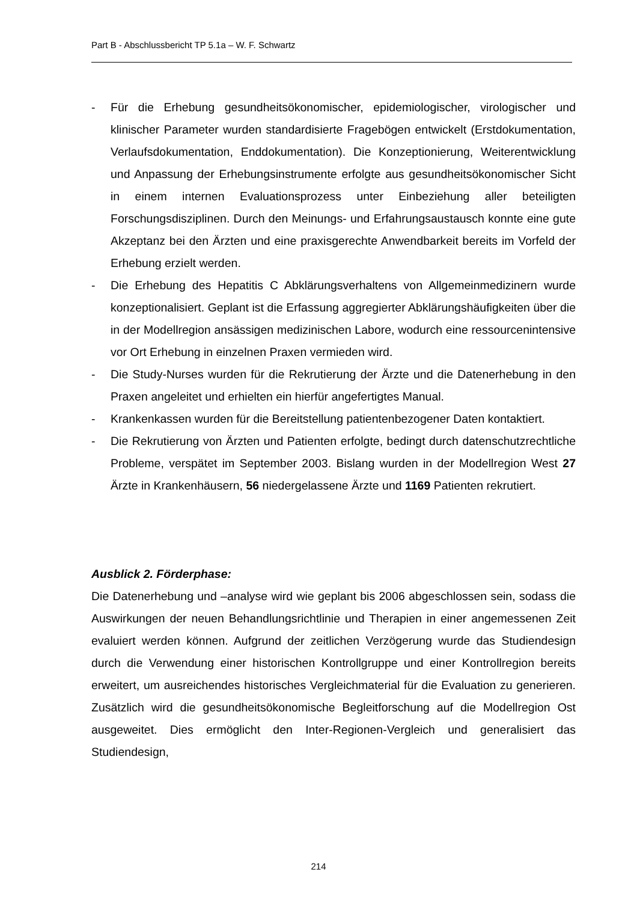Part B - Abschlussbericht TP 5.1a – W. F. Schwartz
- Für die Erhebung gesundheitsökonomischer, epidemiologischer, virologischer und klinischer Parameter wurden standardisierte Fragebögen entwickelt (Erstdokumentation, Verlaufsdokumentation, Enddokumentation). Die Konzeptionierung, Weiterentwicklung und Anpassung der Erhebungsinstrumente erfolgte aus gesundheitsökonomischer Sicht in einem internen Evaluationsprozess unter Einbeziehung aller beteiligten Forschungsdisziplinen. Durch den Meinungs- und Erfahrungsaustausch konnte eine gute Akzeptanz bei den Ärzten und eine praxisgerechte Anwendbarkeit bereits im Vorfeld der Erhebung erzielt werden.
- Die Erhebung des Hepatitis C Abklärungsverhaltens von Allgemeinmedizinern wurde konzeptionalisiert. Geplant ist die Erfassung aggregierter Abklärungshäufigkeiten über die in der Modellregion ansässigen medizinischen Labore, wodurch eine ressourcenintensive vor Ort Erhebung in einzelnen Praxen vermieden wird.
- Die Study-Nurses wurden für die Rekrutierung der Ärzte und die Datenerhebung in den Praxen angeleitet und erhielten ein hierfür angefertigtes Manual.
- Krankenkassen wurden für die Bereitstellung patientenbezogener Daten kontaktiert.
- Die Rekrutierung von Ärzten und Patienten erfolgte, bedingt durch datenschutzrechtliche Probleme, verspätet im September 2003. Bislang wurden in der Modellregion West 27 Ärzte in Krankenhäusern, 56 niedergelassene Ärzte und 1169 Patienten rekrutiert.
Ausblick 2. Förderphase:
Die Datenerhebung und –analyse wird wie geplant bis 2006 abgeschlossen sein, sodass die Auswirkungen der neuen Behandlungsrichtlinie und Therapien in einer angemessenen Zeit evaluiert werden können. Aufgrund der zeitlichen Verzögerung wurde das Studiendesign durch die Verwendung einer historischen Kontrollgruppe und einer Kontrollregion bereits erweitert, um ausreichendes historisches Vergleichmaterial für die Evaluation zu generieren. Zusätzlich wird die gesundheitsökonomische Begleitforschung auf die Modellregion Ost ausgeweitet. Dies ermöglicht den Inter-Regionen-Vergleich und generalisiert das Studiendesign,
214